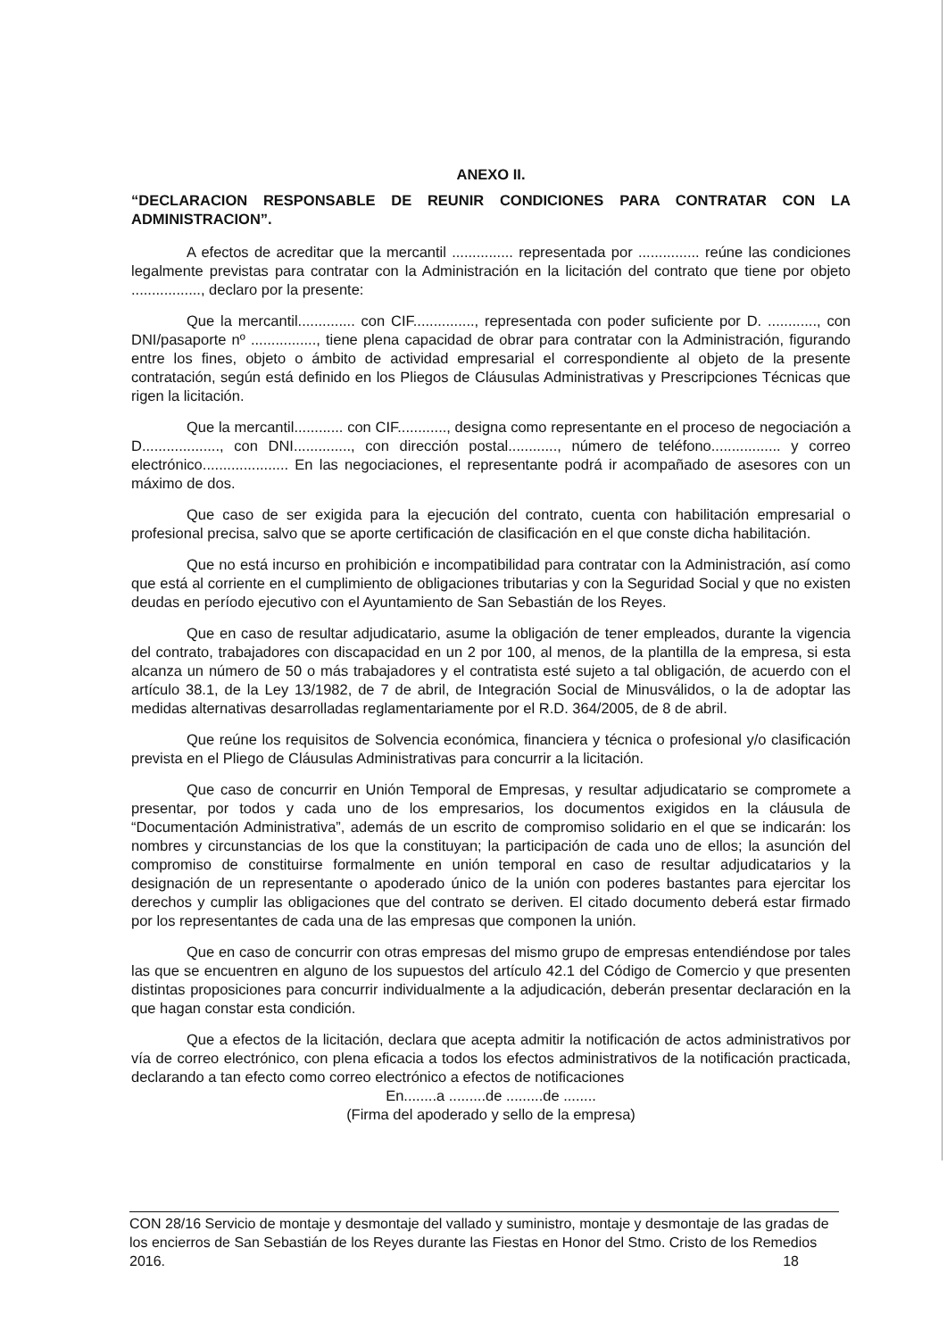ANEXO II.
“DECLARACION RESPONSABLE DE REUNIR CONDICIONES PARA CONTRATAR CON LA ADMINISTRACION”.
A efectos de acreditar que la mercantil ............... representada por ............... reúne las condiciones legalmente previstas para contratar con la Administración en la licitación del contrato que tiene por objeto ................., declaro por la presente:
Que la mercantil.............. con CIF..............., representada con poder suficiente por D. ............, con DNI/pasaporte nº ................, tiene plena capacidad de obrar para contratar con la Administración, figurando entre los fines, objeto o ámbito de actividad empresarial el correspondiente al objeto de la presente contratación, según está definido en los Pliegos de Cláusulas Administrativas y Prescripciones Técnicas que rigen la licitación.
Que la mercantil............ con CIF............, designa como representante en el proceso de negociación a D..................., con DNI.............., con dirección postal............, número de teléfono................. y correo electrónico..................... En las negociaciones, el representante podrá ir acompañado de asesores con un máximo de dos.
Que caso de ser exigida para la ejecución del contrato, cuenta con habilitación empresarial o profesional precisa, salvo que se aporte certificación de clasificación en el que conste dicha habilitación.
Que no está incurso en prohibición e incompatibilidad para contratar con la Administración, así como que está al corriente en el cumplimiento de obligaciones tributarias y con la Seguridad Social y que no existen deudas en período ejecutivo con el Ayuntamiento de San Sebastián de los Reyes.
Que en caso de resultar adjudicatario, asume la obligación de tener empleados, durante la vigencia del contrato, trabajadores con discapacidad en un 2 por 100, al menos, de la plantilla de la empresa, si esta alcanza un número de 50 o más trabajadores y el contratista esté sujeto a tal obligación, de acuerdo con el artículo 38.1, de la Ley 13/1982, de 7 de abril, de Integración Social de Minusválidos, o la de adoptar las medidas alternativas desarrolladas reglamentariamente por el R.D. 364/2005, de 8 de abril.
Que reúne los requisitos de Solvencia económica, financiera y técnica o profesional y/o clasificación prevista en el Pliego de Cláusulas Administrativas para concurrir a la licitación.
Que caso de concurrir en Unión Temporal de Empresas, y resultar adjudicatario se compromete a presentar, por todos y cada uno de los empresarios, los documentos exigidos en la cláusula de “Documentación Administrativa”, además de un escrito de compromiso solidario en el que se indicarán: los nombres y circunstancias de los que la constituyan; la participación de cada uno de ellos; la asunción del compromiso de constituirse formalmente en unión temporal en caso de resultar adjudicatarios y la designación de un representante o apoderado único de la unión con poderes bastantes para ejercitar los derechos y cumplir las obligaciones que del contrato se deriven. El citado documento deberá estar firmado por los representantes de cada una de las empresas que componen la unión.
Que en caso de concurrir con otras empresas del mismo grupo de empresas entendiéndose por tales las que se encuentren en alguno de los supuestos del artículo 42.1 del Código de Comercio y que presenten distintas proposiciones para concurrir individualmente a la adjudicación, deberán presentar declaración en la que hagan constar esta condición.
Que a efectos de la licitación, declara que acepta admitir la notificación de actos administrativos por vía de correo electrónico, con plena eficacia a todos los efectos administrativos de la notificación practicada, declarando a tan efecto como correo electrónico a efectos de notificaciones
En........a .........de .........de ........
(Firma del apoderado y sello de la empresa)
CON 28/16 Servicio de montaje y desmontaje del vallado y suministro, montaje y desmontaje de las gradas de los encierros de San Sebastián de los Reyes durante las Fiestas en Honor del Stmo. Cristo de los Remedios 2016. 18